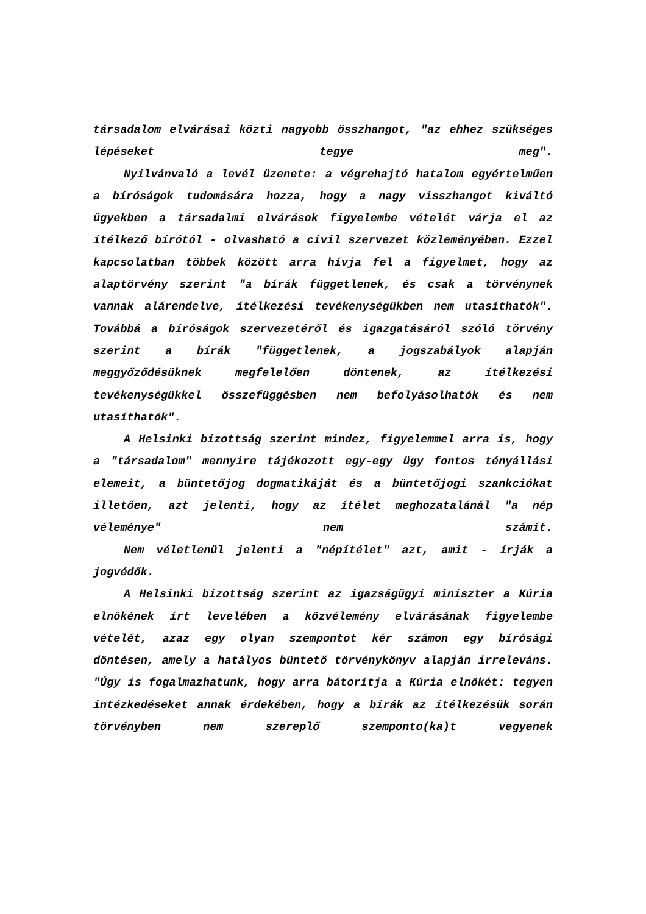társadalom elvárásai közti nagyobb összhangot, "az ehhez szükséges lépéseket tegye meg".
Nyilvánvaló a levél üzenete: a végrehajtó hatalom egyértelműen a bíróságok tudomására hozza, hogy a nagy visszhangot kiváltó ügyekben a társadalmi elvárások figyelembe vételét várja el az ítélkező bírótól - olvasható a civil szervezet közleményében. Ezzel kapcsolatban többek között arra hívja fel a figyelmet, hogy az alaptörvény szerint "a bírák függetlenek, és csak a törvénynek vannak alárendelve, ítélkezési tevékenységükben nem utasíthatók". Továbbá a bíróságok szervezetéről és igazgatásáról szóló törvény szerint a bírák "függetlenek, a jogszabályok alapján meggyőződésüknek megfelelően döntenek, az ítélkezési tevékenységükkel összefüggésben nem befolyásolhatók és nem
utasíthatók".
A Helsinki bizottság szerint mindez, figyelemmel arra is, hogy a "társadalom" mennyire tájékozott egy-egy ügy fontos tényállási elemeit, a büntetőjog dogmatikáját és a büntetőjogi szankciókat illetően, azt jelenti, hogy az ítélet meghozatalánál "a nép véleménye" nem számít.
Nem véletlenül jelenti a "népítélet" azt, amit - írják a jogvédők.
A Helsinki bizottság szerint az igazságügyi miniszter a Kúria elnökének írt levelében a közvélemény elvárásának figyelembe vételét, azaz egy olyan szempontot kér számon egy bírósági döntésen, amely a hatályos büntető törvénykönyv alapján irreleváns. "Úgy is fogalmazhatunk, hogy arra bátorítja a Kúria elnökét: tegyen intézkedéseket annak érdekében, hogy a bírák az ítélkezésük során törvényben nem szereplő szemponto(ka)t vegyenek